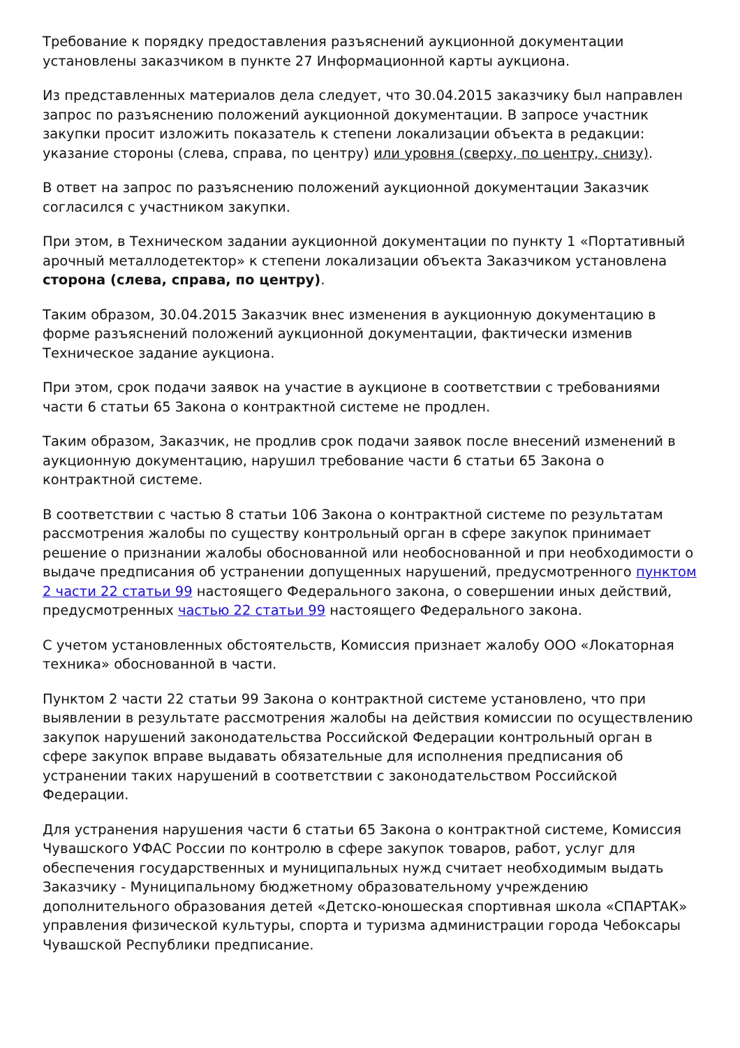Требование к порядку предоставления разъяснений аукционной документации установлены заказчиком в пункте 27 Информационной карты аукциона.
Из представленных материалов дела следует, что 30.04.2015 заказчику был направлен запрос по разъяснению положений аукционной документации. В запросе участник закупки просит изложить показатель к степени локализации объекта в редакции: указание стороны (слева, справа, по центру) или уровня (сверху, по центру, снизу).
В ответ на запрос по разъяснению положений аукционной документации Заказчик согласился с участником закупки.
При этом, в Техническом задании аукционной документации по пункту 1 «Портативный арочный металлодетектор» к степени локализации объекта Заказчиком установлена сторона (слева, справа, по центру).
Таким образом, 30.04.2015 Заказчик внес изменения в аукционную документацию в форме разъяснений положений аукционной документации, фактически изменив Техническое задание аукциона.
При этом, срок подачи заявок на участие в аукционе в соответствии с требованиями части 6 статьи 65 Закона о контрактной системе не продлен.
Таким образом, Заказчик, не продлив срок подачи заявок после внесений изменений в аукционную документацию, нарушил требование части 6 статьи 65 Закона о контрактной системе.
В соответствии с частью 8 статьи 106 Закона о контрактной системе по результатам рассмотрения жалобы по существу контрольный орган в сфере закупок принимает решение о признании жалобы обоснованной или необоснованной и при необходимости о выдаче предписания об устранении допущенных нарушений, предусмотренного пунктом 2 части 22 статьи 99 настоящего Федерального закона, о совершении иных действий, предусмотренных частью 22 статьи 99 настоящего Федерального закона.
С учетом установленных обстоятельств, Комиссия признает жалобу ООО «Локаторная техника» обоснованной в части.
Пунктом 2 части 22 статьи 99 Закона о контрактной системе установлено, что при выявлении в результате рассмотрения жалобы на действия комиссии по осуществлению закупок нарушений законодательства Российской Федерации контрольный орган в сфере закупок вправе выдавать обязательные для исполнения предписания об устранении таких нарушений в соответствии с законодательством Российской Федерации.
Для устранения нарушения части 6 статьи 65 Закона о контрактной системе, Комиссия Чувашского УФАС России по контролю в сфере закупок товаров, работ, услуг для обеспечения государственных и муниципальных нужд считает необходимым выдать Заказчику - Муниципальному бюджетному образовательному учреждению дополнительного образования детей «Детско-юношеская спортивная школа «СПАРТАК» управления физической культуры, спорта и туризма администрации города Чебоксары Чувашской Республики предписание.